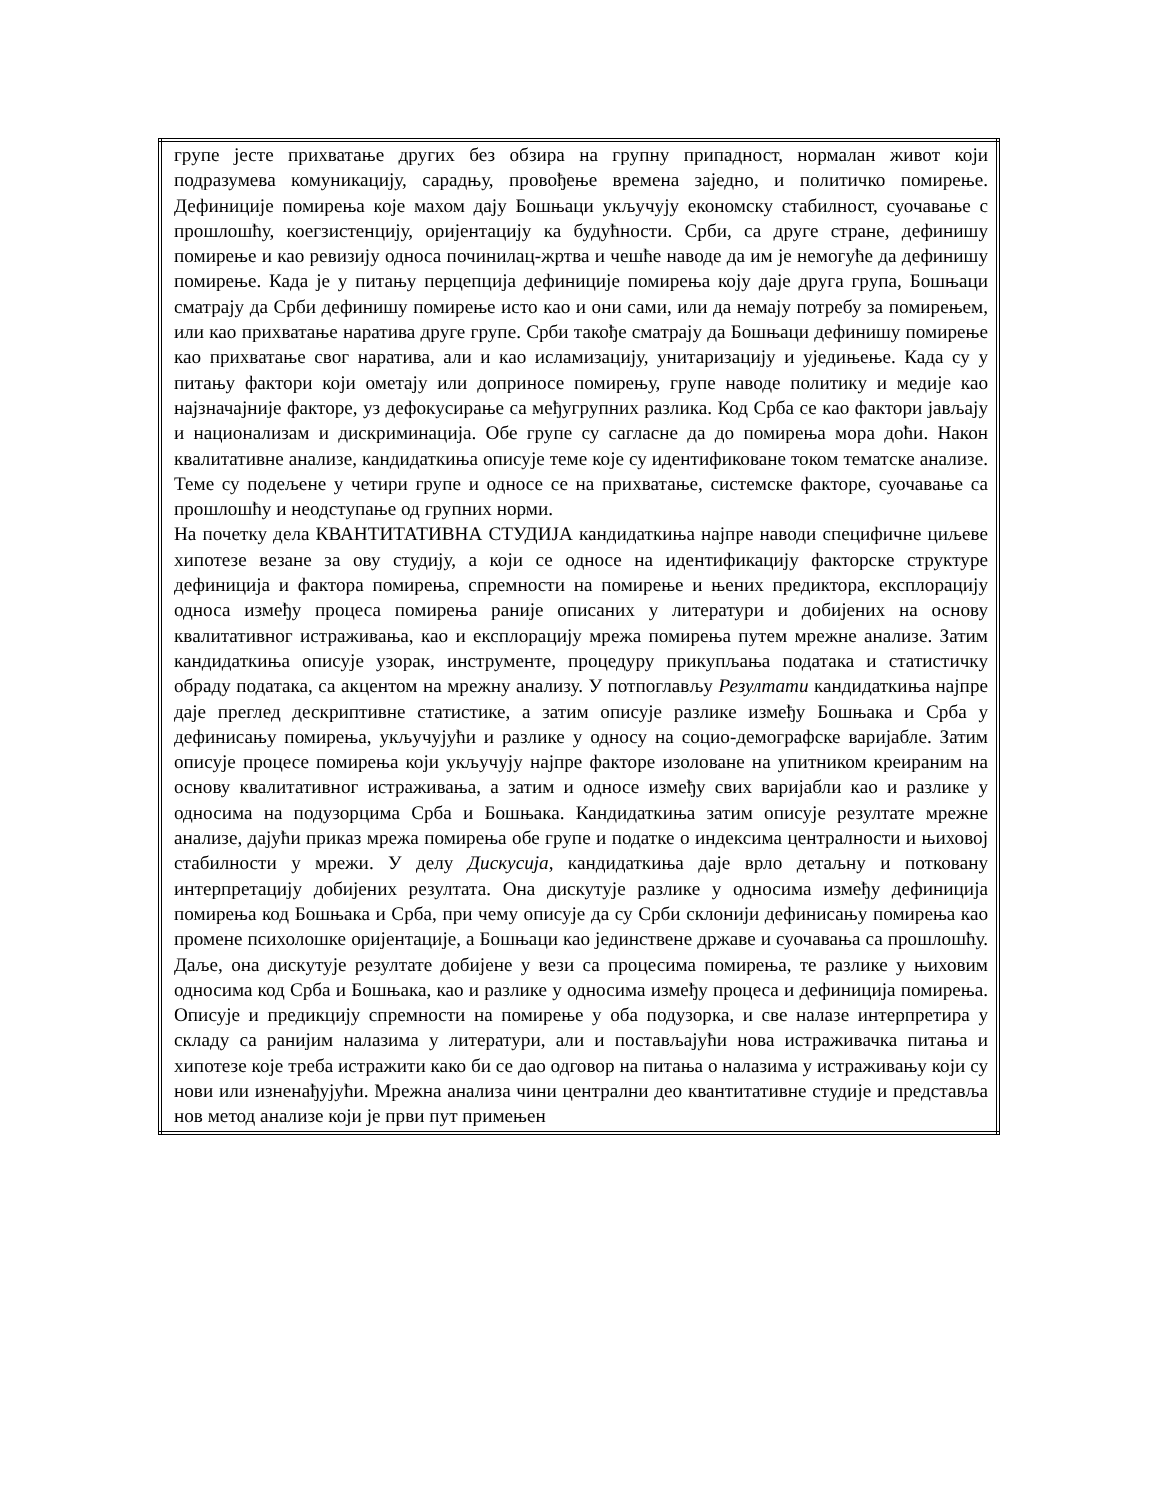| групе јесте прихватање других без обзира на групну припадност, нормалан живот који подразумева комуникацију, сарадњу, провођење времена заједно, и политичко помирење. Дефиниције помирења које махом дају Бошњаци укључују економску стабилност, суочавање с прошлошћу, коегзистенцију, оријентацију ка будућности. Срби, са друге стране, дефинишу помирење и као ревизију односа починилац-жртва и чешће наводе да им је немогуће да дефинишу помирење. Када је у питању перцепција дефиниције помирења коју даје друга група, Бошњаци сматрају да Срби дефинишу помирење исто као и они сами, или да немају потребу за помирењем, или као прихватање наратива друге групе. Срби такође сматрају да Бошњаци дефинишу помирење као прихватање свог наратива, али и као исламизацију, унитаризацију и уједињење. Када су у питању фактори који ометају или доприносе помирењу, групе наводе политику и медије као најзначајније факторе, уз дефокусирање са међугрупних разлика. Код Срба се као фактори јављају и национализам и дискриминација. Обе групе су сагласне да до помирења мора доћи. Након квалитативне анализе, кандидаткиња описује теме које су идентификоване током тематске анализе. Теме су подељене у четири групе и односе се на прихватање, системске факторе, суочавање са прошлошћу и неодступање од групних норми. На почетку дела КВАНТИТАТИВНА СТУДИЈА кандидаткиња најпре наводи специфичне циљеве хипотезе везане за ову студију, а који се односе на идентификацију факторске структуре дефиниција и фактора помирења, спремности на помирење и њених предиктора, експлорацију односа између процеса помирења раније описаних у литератури и добијених на основу квалитативног истраживања, као и експлорацију мрежа помирења путем мрежне анализе. Затим кандидаткиња описује узорак, инструменте, процедуру прикупљања података и статистичку обраду података, са акцентом на мрежну анализу. У потпоглављу Резултати кандидаткиња најпре даје преглед дескриптивне статистике, а затим описује разлике између Бошњака и Срба у дефинисању помирења, укључујући и разлике у односу на социо-демографске варијабле. Затим описује процесе помирења који укључују најпре факторе изоловане на упитником креираним на основу квалитативног истраживања, а затим и односе између свих варијабли као и разлике у односима на подузорцима Срба и Бошњака. Кандидаткиња затим описује резултате мрежне анализе, дајући приказ мрежа помирења обе групе и податке о индексима централности и њиховој стабилности у мрежи. У делу Дискусија , кандидаткиња даје врло детаљну и потковану интерпретацију добијених резултата. Она дискутује разлике у односима између дефиниција помирења код Бошњака и Срба, при чему описује да су Срби склонији дефинисању помирења као промене психолошке оријентације, а Бошњаци као јединствене државе и суочавања са прошлошћу. Даље, она дискутује резултате добијене у вези са процесима помирења, те разлике у њиховим односима код Срба и Бошњака, као и разлике у односима између процеса и дефиниција помирења. Описује и предикцију спремности на помирење у оба подузорка, и све налазе интерпретира у складу са ранијим налазима у литератури, али и постављајући нова истраживачка питања и хипотезе које треба истражити како би се дао одговор на питања о налазима у истраживању који су нови или изненађујући. Мрежна анализа чини централни део квантитативне студије и представља нов метод анализе који је први пут примењен |